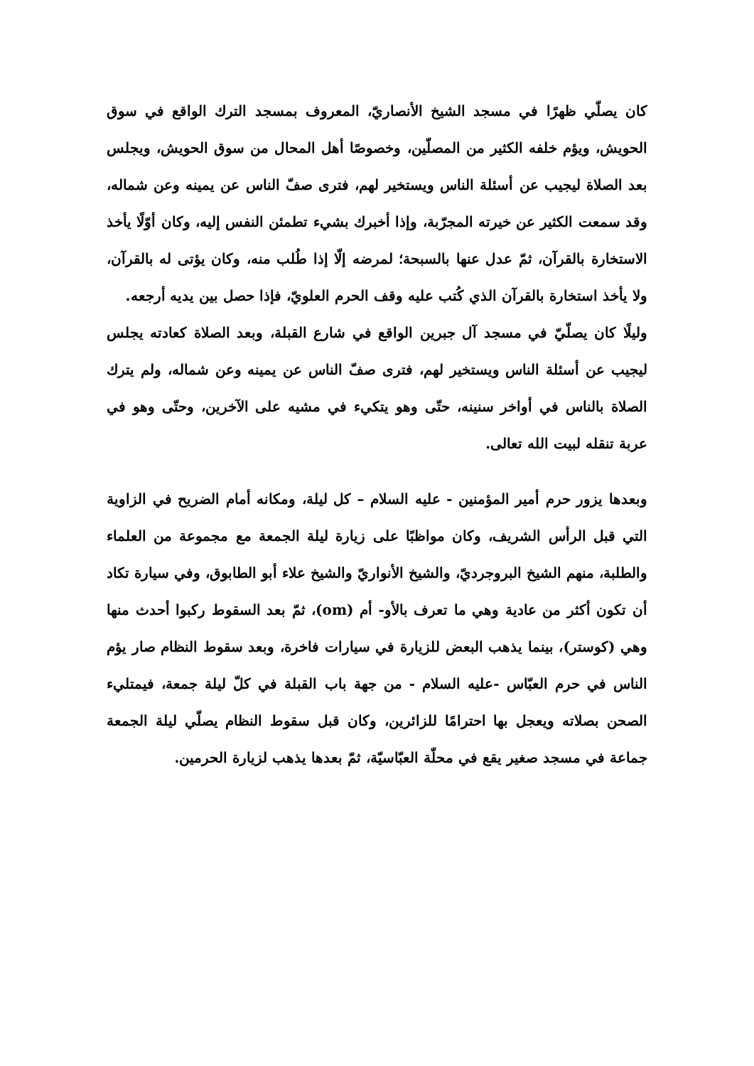كان يصلّي ظهرًا في مسجد الشيخ الأنصاريّ، المعروف بمسجد الترك الواقع في سوق الحويش، ويؤم خلفه الكثير من المصلّين، وخصوصًا أهل المحال من سوق الحويش، ويجلس بعد الصلاة ليجيب عن أسئلة الناس ويستخير لهم، فترى صفّ الناس عن يمينه وعن شماله، وقد سمعت الكثير عن خيرته المجرّبة، وإذا أخبرك بشيء تطمئن النفس إليه، وكان أوّلًا يأخذ الاستخارة بالقرآن، ثمّ عدل عنها بالسبحة؛ لمرضه إلّا إذا طُلب منه، وكان يؤتى له بالقرآن، ولا يأخذ استخارة بالقرآن الذي كُتب عليه وقف الحرم العلويّ، فإذا حصل بين يديه أرجعه.
وليلًا كان يصلّيّ في مسجد آل جبرين الواقع في شارع القبلة، وبعد الصلاة كعادته يجلس ليجيب عن أسئلة الناس ويستخير لهم، فترى صفّ الناس عن يمينه وعن شماله، ولم يترك الصلاة بالناس في أواخر سنينه، حتّى وهو يتكيء في مشيه على الآخرين، وحتّى وهو في عربة تنقله لبيت الله تعالى.
وبعدها يزور حرم أمير المؤمنين - عليه السلام – كل ليلة، ومكانه أمام الضريح في الزاوية التي قبل الرأس الشريف، وكان مواظبًا على زيارة ليلة الجمعة مع مجموعة من العلماء والطلبة، منهم الشيخ البروجرديّ، والشيخ الأنواريّ والشيخ علاء أبو الطابوق، وفي سيارة تكاد أن تكون أكثر من عادية وهي ما تعرف بالأو- أم (om)، ثمّ بعد السقوط ركبوا أحدث منها وهي (كوستر)، بينما يذهب البعض للزيارة في سيارات فاخرة، وبعد سقوط النظام صار يؤم الناس في حرم العبّاس -عليه السلام - من جهة باب القبلة في كلّ ليلة جمعة، فيمتليء الصحن بصلاته ويعجل بها احترامًا للزائرين، وكان قبل سقوط النظام يصلّي ليلة الجمعة جماعة في مسجد صغير يقع في محلّة العبّاسيّة، ثمّ بعدها يذهب لزيارة الحرمين.